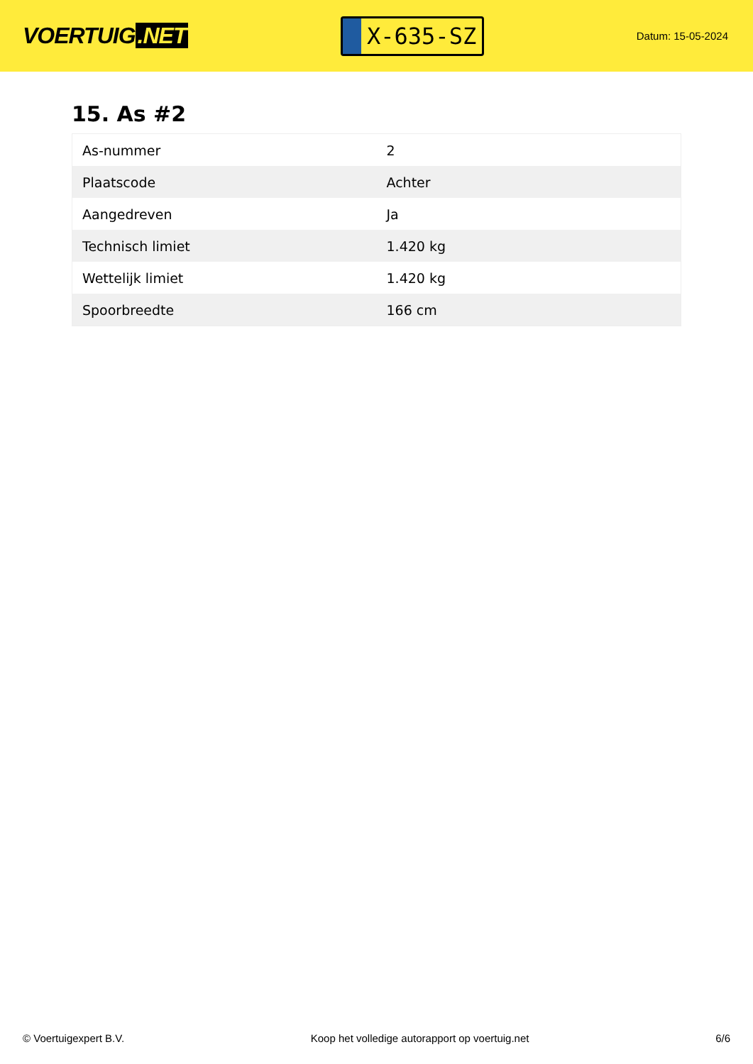VOERTUIG.NET
X-635-SZ
Datum: 15-05-2024
15. As #2
| As-nummer | 2 |
| Plaatscode | Achter |
| Aangedreven | Ja |
| Technisch limiet | 1.420 kg |
| Wettelijk limiet | 1.420 kg |
| Spoorbreedte | 166 cm |
© Voertuigexpert B.V. Koop het volledige autorapport op voertuig.net 6/6